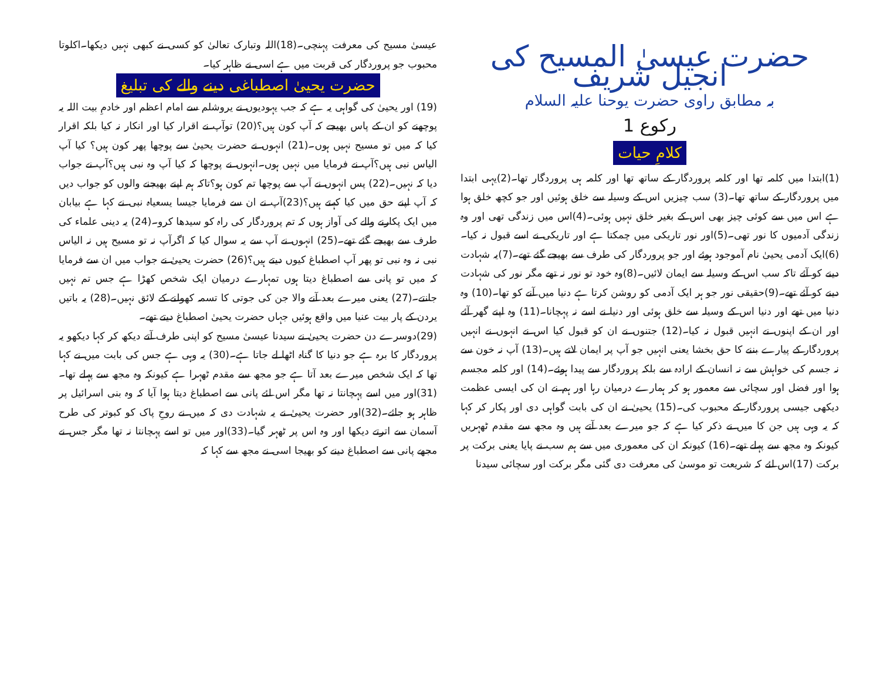حضرت عیسیٰ المسیح کی انجیل شریف
بہ مطابق راوی حضرت یوحنا علیہ السلام
رکوع 1
کلامِ حیات
(1)ابتدا میں کلمہ تھا اور کلمہ پروردگار کے ساتھ تھا اور کلمہ ہی پروردگار تھا۔(2)یہی ابتدا میں پروردگار کے ساتھ تھا۔(3) سب چیزیں اس کے وسیلہ سے خلق ہوئیں اور جو کچھ خلق ہوا ہے اس میں سے کوئی چیز بھی اس کے بغیر خلق نہیں ہوئی۔(4)اس میں زندگی تھی اور وہ زندگی آدمیوں کا نور تھی۔(5)اور نور تاریکی میں چمکتا ہے اور تاریکی نے اسے قبول نہ کیا۔(6)ایک آدمی یحییٰ نام آموجود ہوئے اور جو پروردگار کی طرف سے بھیجے گئے تھے۔(7)یہ شہادت دینے کو آئے تاکہ سب اس کے وسیلہ سے ایمان لائیں۔(8)وہ خود تو نور نہ تھے مگر نور کی شہادت دینے کو آئے تھے۔(9)حقیقی نور جو ہر ایک آدمی کو روشن کرتا ہے دنیا میں آنے کو تھا۔(10) وہ دنیا میں تھے اور دنیا اس کے وسیلہ سے خلق ہوئی اور دنیا نے اسے نہ پہچانا۔(11) وہ اپنے گھر آئے اور ان کے اپنوں نے انہیں قبول نہ کیا۔(12) جتنوں نے ان کو قبول کیا اس نے انہوں نے انہیں پروردگار کے پیارے بننے کا حق بخشا یعنی انہیں جو آپ پر ایمان لاتے ہیں۔(13) آپ نہ خون سے نہ جسم کی خواہش سے نہ انسان کے ارادہ سے بلکہ پروردگار سے پیدا ہوئے۔(14) اور کلمہ مجسم ہوا اور فضل اور سچائی سے معمور ہو کر ہمارے درمیان رہا اور ہم نے ان کی ایسی عظمت دیکھی جیسی پروردگار کے محبوب کی۔(15) یحییٰ نے ان کی بابت گواہی دی اور پکار کر کہا کہ یہ وہی ہیں جن کا میں نے ذکر کیا ہے کہ جو میرے بعد آتے ہیں وہ مجھ سے مقدم ٹھہریں کیونکہ وہ مجھ سے پہلے تھے۔(16) کیونکہ ان کی معموری میں سے ہم سب نے پایا یعنی برکت پر برکت (17)اس لئے کہ شریعت تو موسیٰ کی معرفت دی گئی مگر برکت اور سچائی سیدنا
عیسیٰ مسیح کی معرفت پہنچی۔(18)اللہ وتبارک تعالیٰ کو کسی نے کبھی نہیں دیکھا۔اکلوتا محبوب جو پروردگار کی قربت میں ہے اسی نے ظاہر کیا۔
حضرت یحییٰ اصطباغی دینے والے کی تبلیغ
(19) اور یحییٰ کی گواہی یہ ہے کہ جب یہودیوں نے یروشلم سے امام اعظم اور خادمِ بیت اللہ یہ پوچھنے کو ان کے پاس بھیجے کہ آپ کون ہیں؟(20) توآپ نے اقرار کیا اور انکار نہ کیا بلکہ اقرار کیا کہ میں تو مسیح نہیں ہوں۔(21) انہوں نے حضرت یحییٰ سے پوچھا پھر کون ہیں؟ کیا آپ الیاس نبی ہیں؟آپ نے فرمایا میں نہیں ہوں۔انہوں نے پوچھا کہ کیا آپ وہ نبی ہیں؟آپ نے جواب دیا کہ نہیں۔(22) پس انہوں نے آپ سے پوچھا تم کون ہو؟تاکہ ہم اپنے بھیجنے والوں کو جواب دیں کہ آپ اپنے حق میں کیا کہتے ہیں؟(23)آپ نے ان سے فرمایا جیسا یسعیاہ نبی نے کہا ہے بیابان میں ایک پکارنے والے کی آواز ہوں کہ تم پروردگار کی راہ کو سیدھا کرو۔(24) یہ دینی علماء کی طرف سے بھیجے گئے تھے۔(25) انہوں نے آپ سے یہ سوال کیا کہ اگرآپ نہ تو مسیح ہیں نہ الیاس نبی نہ وہ نبی تو پھر آپ اصطباغ کیوں دیتے ہیں؟(26) حضرت یحییٰ نے جواب میں ان سے فرمایا کہ میں تو پانی سے اصطباغ دیتا ہوں تمہارے درمیان ایک شخص کھڑا ہے جس تم نہیں جانتے۔(27) یعنی میرے بعد آنے والا جن کی جوتی کا تسمہ کھولنے کے لائق نہیں۔(28) یہ باتیں یردن کے پار بیت عنیا میں واقع ہوئیں جہاں حضرت یحییٰ اصطباغ دیتے تھے۔
(29)دوسرے دن حضرت یحییٰ نے سیدنا عیسیٰ مسیح کو اپنی طرف آتے دیکھ کر کہا دیکھو یہ پروردگار کا برہ ہے جو دنیا کا گناہ اٹھا لے جاتا ہے۔(30) یہ وہی ہے جس کی بابت میں نے کہا تھا کہ ایک شخص میرے بعد آتا ہے جو مجھ سے مقدم ٹھہرا ہے کیونکہ وہ مجھ سے پہلے تھا۔(31)اور میں اسے پہچانتا نہ تھا مگر اس لئے پانی سے اصطباغ دیتا ہوا آیا کہ وہ بنی اسرائیل پر ظاہر ہو جائے۔(32)اور حضرت یحییٰ نے یہ شہادت دی کہ میں نے روحِ پاک کو کبوتر کی طرح آسمان سے اترتے دیکھا اور وہ اس پر ٹھہر گیا۔(33)اور میں تو اسے پہچانتا نہ تھا مگر جس نے مجھے پانی سے اصطباغ دینے کو بھیجا اسی نے مجھ سے کہا کہ